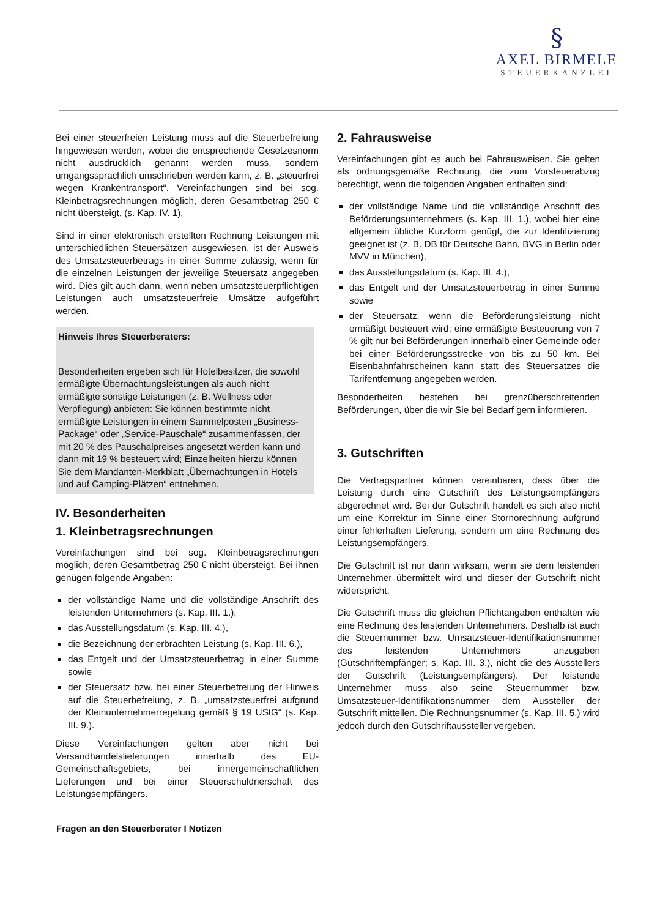§
AXEL BIRMELE
STEUERKANZLEI
Bei einer steuerfreien Leistung muss auf die Steuerbefreiung hingewiesen werden, wobei die entsprechende Gesetzesnorm nicht ausdrücklich genannt werden muss, sondern umgangssprachlich umschrieben werden kann, z. B. „steuerfrei wegen Krankentransport“. Vereinfachungen sind bei sog. Kleinbetragsrechnungen möglich, deren Gesamtbetrag 250 € nicht übersteigt, (s. Kap. IV. 1).
Sind in einer elektronisch erstellten Rechnung Leistungen mit unterschiedlichen Steuersätzen ausgewiesen, ist der Ausweis des Umsatzsteuerbetrags in einer Summe zulässig, wenn für die einzelnen Leistungen der jeweilige Steuersatz angegeben wird. Dies gilt auch dann, wenn neben umsatzsteuerpflichtigen Leistungen auch umsatzsteuerfreie Umsätze aufgeführt werden.
Hinweis Ihres Steuerberaters:
Besonderheiten ergeben sich für Hotelbesitzer, die sowohl ermäßigte Übernachtungsleistungen als auch nicht ermäßigte sonstige Leistungen (z. B. Wellness oder Verpflegung) anbieten: Sie können bestimmte nicht ermäßigte Leistungen in einem Sammelposten „Business-Package“ oder „Service-Pauschale“ zusammenfassen, der mit 20 % des Pauschalpreises angesetzt werden kann und dann mit 19 % besteuert wird; Einzelheiten hierzu können Sie dem Mandanten-Merkblatt „Übernachtungen in Hotels und auf Camping-Plätzen“ entnehmen.
IV. Besonderheiten
1. Kleinbetragsrechnungen
Vereinfachungen sind bei sog. Kleinbetragsrechnungen möglich, deren Gesamtbetrag 250 € nicht übersteigt. Bei ihnen genügen folgende Angaben:
der vollständige Name und die vollständige Anschrift des leistenden Unternehmers (s. Kap. III. 1.),
das Ausstellungsdatum (s. Kap. III. 4.),
die Bezeichnung der erbrachten Leistung (s. Kap. III. 6.),
das Entgelt und der Umsatzsteuerbetrag in einer Summe sowie
der Steuersatz bzw. bei einer Steuerbefreiung der Hinweis auf die Steuerbefreiung, z. B. „umsatzsteuerfrei aufgrund der Kleinunternehmerregelung gemäß § 19 UStG“ (s. Kap. III. 9.).
Diese Vereinfachungen gelten aber nicht bei Versandhandelslieferungen innerhalb des EU-Gemeinschaftsgebiets, bei innergemeinschaftlichen Lieferungen und bei einer Steuerschuldnerschaft des Leistungsempfängers.
2. Fahrausweise
Vereinfachungen gibt es auch bei Fahrausweisen. Sie gelten als ordnungsgemäße Rechnung, die zum Vorsteuerabzug berechtigt, wenn die folgenden Angaben enthalten sind:
der vollständige Name und die vollständige Anschrift des Beförderungsunternehmers (s. Kap. III. 1.), wobei hier eine allgemein übliche Kurzform genügt, die zur Identifizierung geeignet ist (z. B. DB für Deutsche Bahn, BVG in Berlin oder MVV in München),
das Ausstellungsdatum (s. Kap. III. 4.),
das Entgelt und der Umsatzsteuerbetrag in einer Summe sowie
der Steuersatz, wenn die Beförderungsleistung nicht ermäßigt besteuert wird; eine ermäßigte Besteuerung von 7 % gilt nur bei Beförderungen innerhalb einer Gemeinde oder bei einer Beförderungsstrecke von bis zu 50 km. Bei Eisenbahnfahrscheinen kann statt des Steuersatzes die Tarifentfernung angegeben werden.
Besonderheiten bestehen bei grenzüberschreitenden Beförderungen, über die wir Sie bei Bedarf gern informieren.
3. Gutschriften
Die Vertragspartner können vereinbaren, dass über die Leistung durch eine Gutschrift des Leistungsempfängers abgerechnet wird. Bei der Gutschrift handelt es sich also nicht um eine Korrektur im Sinne einer Stornorechnung aufgrund einer fehlerhaften Lieferung, sondern um eine Rechnung des Leistungsempfängers.
Die Gutschrift ist nur dann wirksam, wenn sie dem leistenden Unternehmer übermittelt wird und dieser der Gutschrift nicht widerspricht.
Die Gutschrift muss die gleichen Pflichtangaben enthalten wie eine Rechnung des leistenden Unternehmers. Deshalb ist auch die Steuernummer bzw. Umsatzsteuer-Identifikationsnummer des leistenden Unternehmers anzugeben (Gutschriftempfänger; s. Kap. III. 3.), nicht die des Ausstellers der Gutschrift (Leistungsempfängers). Der leistende Unternehmer muss also seine Steuernummer bzw. Umsatzsteuer-Identifikationsnummer dem Aussteller der Gutschrift mitteilen. Die Rechnungsnummer (s. Kap. III. 5.) wird jedoch durch den Gutschriftaussteller vergeben.
Fragen an den Steuerberater I Notizen